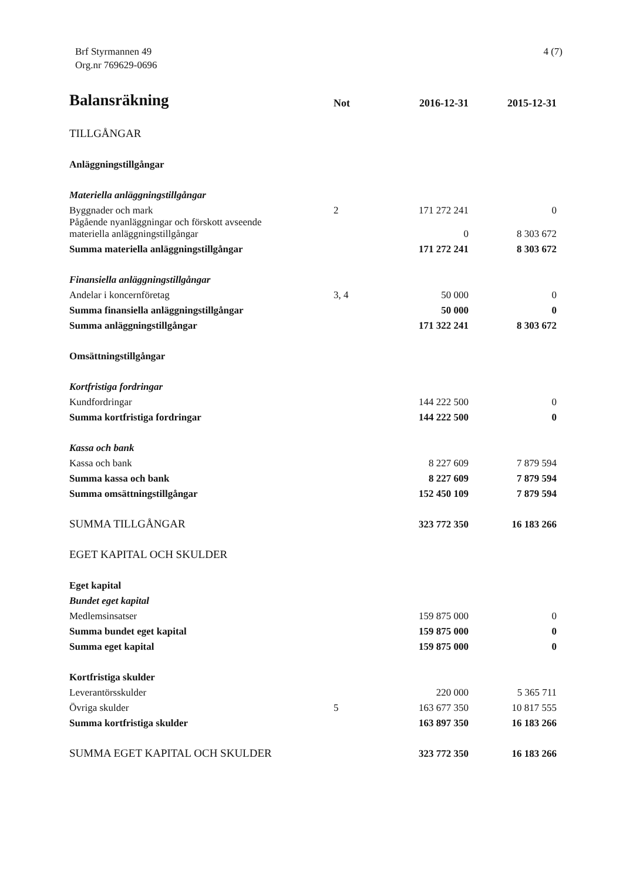Brf Styrmannen 49
Org.nr 769629-0696
4 (7)
| Balansräkning | Not | 2016-12-31 | 2015-12-31 |
| --- | --- | --- | --- |
| TILLGÅNGAR | | | |
| Anläggningstillgångar | | | |
| Materiella anläggningstillgångar | | | |
| Byggnader och mark | 2 | 171 272 241 | 0 |
| Pågående nyanläggningar och förskott avseende materiella anläggningstillgångar | | 0 | 8 303 672 |
| Summa materiella anläggningstillgångar | | 171 272 241 | 8 303 672 |
| Finansiella anläggningstillgångar | | | |
| Andelar i koncernföretag | 3, 4 | 50 000 | 0 |
| Summa finansiella anläggningstillgångar | | 50 000 | 0 |
| Summa anläggningstillgångar | | 171 322 241 | 8 303 672 |
| Omsättningstillgångar | | | |
| Kortfristiga fordringar | | | |
| Kundfordringar | | 144 222 500 | 0 |
| Summa kortfristiga fordringar | | 144 222 500 | 0 |
| Kassa och bank | | | |
| Kassa och bank | | 8 227 609 | 7 879 594 |
| Summa kassa och bank | | 8 227 609 | 7 879 594 |
| Summa omsättningstillgångar | | 152 450 109 | 7 879 594 |
| SUMMA TILLGÅNGAR | | 323 772 350 | 16 183 266 |
| EGET KAPITAL OCH SKULDER | | | |
| Eget kapital | | | |
| Bundet eget kapital | | | |
| Medlemsinsatser | | 159 875 000 | 0 |
| Summa bundet eget kapital | | 159 875 000 | 0 |
| Summa eget kapital | | 159 875 000 | 0 |
| Kortfristiga skulder | | | |
| Leverantörsskulder | | 220 000 | 5 365 711 |
| Övriga skulder | 5 | 163 677 350 | 10 817 555 |
| Summa kortfristiga skulder | | 163 897 350 | 16 183 266 |
| SUMMA EGET KAPITAL OCH SKULDER | | 323 772 350 | 16 183 266 |